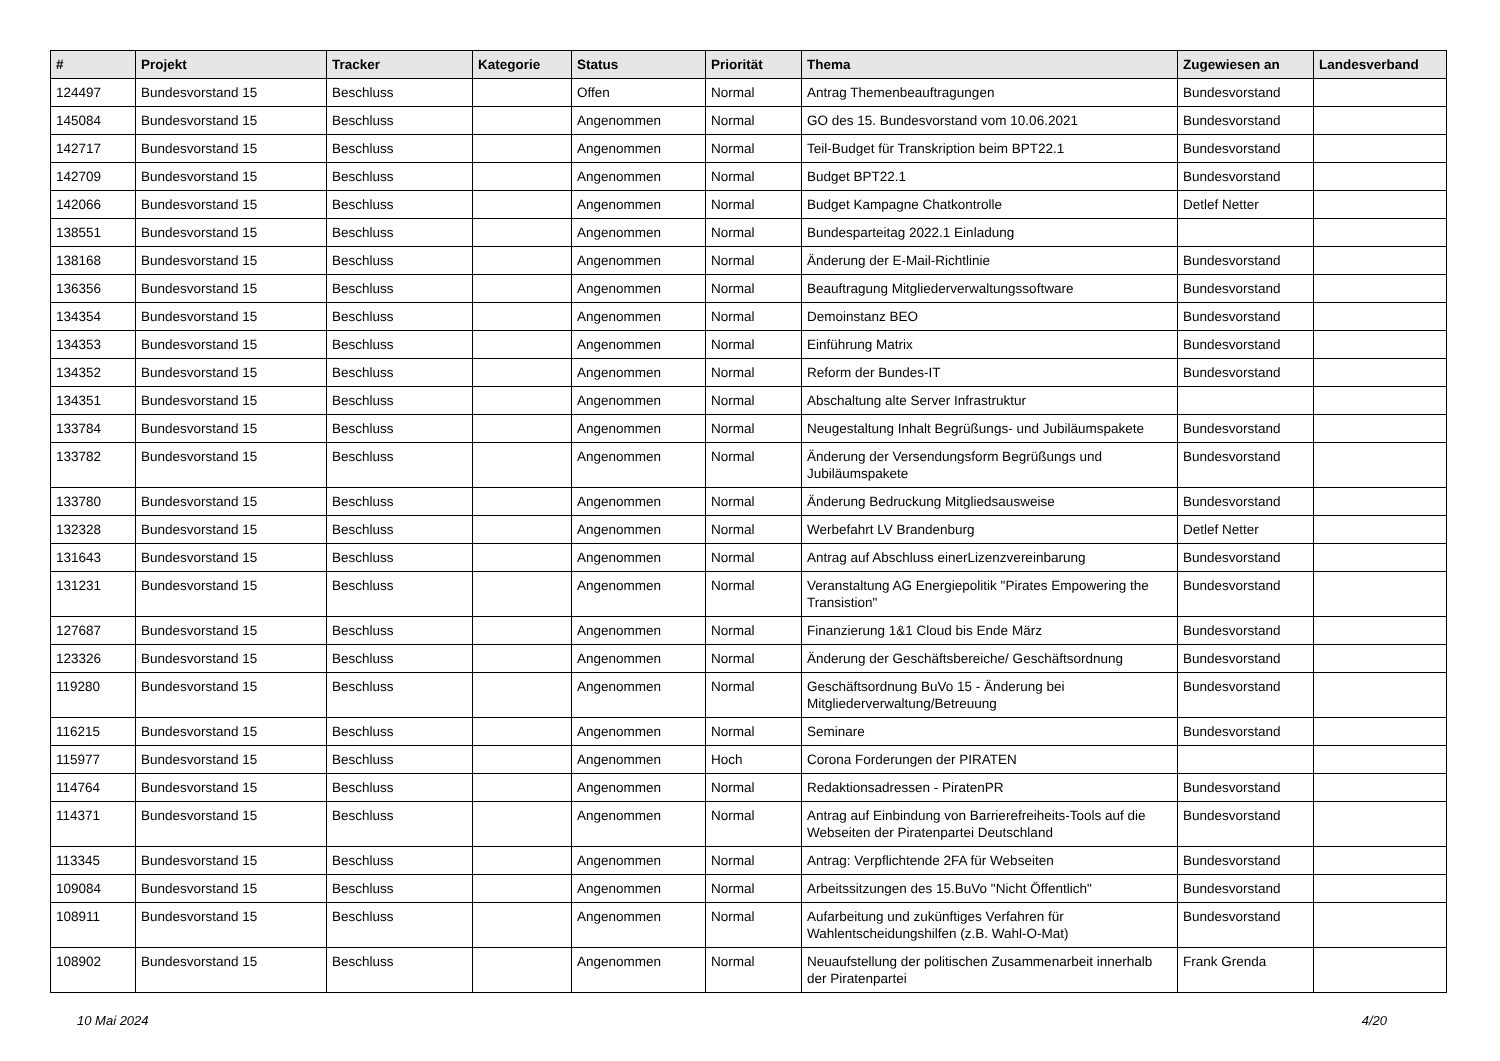| # | Projekt | Tracker | Kategorie | Status | Priorität | Thema | Zugewiesen an | Landesverband |
| --- | --- | --- | --- | --- | --- | --- | --- | --- |
| 124497 | Bundesvorstand 15 | Beschluss | | Offen | Normal | Antrag Themenbeauftragungen | Bundesvorstand | |
| 145084 | Bundesvorstand 15 | Beschluss | | Angenommen | Normal | GO des 15. Bundesvorstand vom 10.06.2021 | Bundesvorstand | |
| 142717 | Bundesvorstand 15 | Beschluss | | Angenommen | Normal | Teil-Budget für Transkription beim BPT22.1 | Bundesvorstand | |
| 142709 | Bundesvorstand 15 | Beschluss | | Angenommen | Normal | Budget BPT22.1 | Bundesvorstand | |
| 142066 | Bundesvorstand 15 | Beschluss | | Angenommen | Normal | Budget Kampagne Chatkontrolle | Detlef Netter | |
| 138551 | Bundesvorstand 15 | Beschluss | | Angenommen | Normal | Bundesparteitag 2022.1 Einladung | | |
| 138168 | Bundesvorstand 15 | Beschluss | | Angenommen | Normal | Änderung der E-Mail-Richtlinie | Bundesvorstand | |
| 136356 | Bundesvorstand 15 | Beschluss | | Angenommen | Normal | Beauftragung Mitgliederverwaltungssoftware | Bundesvorstand | |
| 134354 | Bundesvorstand 15 | Beschluss | | Angenommen | Normal | Demoinstanz BEO | Bundesvorstand | |
| 134353 | Bundesvorstand 15 | Beschluss | | Angenommen | Normal | Einführung Matrix | Bundesvorstand | |
| 134352 | Bundesvorstand 15 | Beschluss | | Angenommen | Normal | Reform der Bundes-IT | Bundesvorstand | |
| 134351 | Bundesvorstand 15 | Beschluss | | Angenommen | Normal | Abschaltung alte Server Infrastruktur | | |
| 133784 | Bundesvorstand 15 | Beschluss | | Angenommen | Normal | Neugestaltung Inhalt Begrüßungs- und Jubiläumspakete | Bundesvorstand | |
| 133782 | Bundesvorstand 15 | Beschluss | | Angenommen | Normal | Änderung der Versendungsform Begrüßungs und Jubiläumspakete | Bundesvorstand | |
| 133780 | Bundesvorstand 15 | Beschluss | | Angenommen | Normal | Änderung Bedruckung Mitgliedsausweise | Bundesvorstand | |
| 132328 | Bundesvorstand 15 | Beschluss | | Angenommen | Normal | Werbefahrt LV Brandenburg | Detlef Netter | |
| 131643 | Bundesvorstand 15 | Beschluss | | Angenommen | Normal | Antrag auf Abschluss einerLizenzvereinbarung | Bundesvorstand | |
| 131231 | Bundesvorstand 15 | Beschluss | | Angenommen | Normal | Veranstaltung AG Energiepolitik "Pirates Empowering the Transistion" | Bundesvorstand | |
| 127687 | Bundesvorstand 15 | Beschluss | | Angenommen | Normal | Finanzierung 1&1 Cloud bis Ende März | Bundesvorstand | |
| 123326 | Bundesvorstand 15 | Beschluss | | Angenommen | Normal | Änderung der Geschäftsbereiche/ Geschäftsordnung | Bundesvorstand | |
| 119280 | Bundesvorstand 15 | Beschluss | | Angenommen | Normal | Geschäftsordnung BuVo 15 - Änderung bei Mitgliederverwaltung/Betreuung | Bundesvorstand | |
| 116215 | Bundesvorstand 15 | Beschluss | | Angenommen | Normal | Seminare | Bundesvorstand | |
| 115977 | Bundesvorstand 15 | Beschluss | | Angenommen | Hoch | Corona Forderungen der PIRATEN | | |
| 114764 | Bundesvorstand 15 | Beschluss | | Angenommen | Normal | Redaktionsadressen - PiratenPR | Bundesvorstand | |
| 114371 | Bundesvorstand 15 | Beschluss | | Angenommen | Normal | Antrag auf Einbindung von Barrierefreiheits-Tools auf die Webseiten der Piratenpartei Deutschland | Bundesvorstand | |
| 113345 | Bundesvorstand 15 | Beschluss | | Angenommen | Normal | Antrag: Verpflichtende 2FA für Webseiten | Bundesvorstand | |
| 109084 | Bundesvorstand 15 | Beschluss | | Angenommen | Normal | Arbeitssitzungen des 15.BuVo "Nicht Öffentlich" | Bundesvorstand | |
| 108911 | Bundesvorstand 15 | Beschluss | | Angenommen | Normal | Aufarbeitung und zukünftiges Verfahren für Wahlentscheidungshilfen (z.B. Wahl-O-Mat) | Bundesvorstand | |
| 108902 | Bundesvorstand 15 | Beschluss | | Angenommen | Normal | Neuaufstellung der politischen Zusammenarbeit innerhalb der Piratenpartei | Frank Grenda | |
10 Mai 2024 4/20